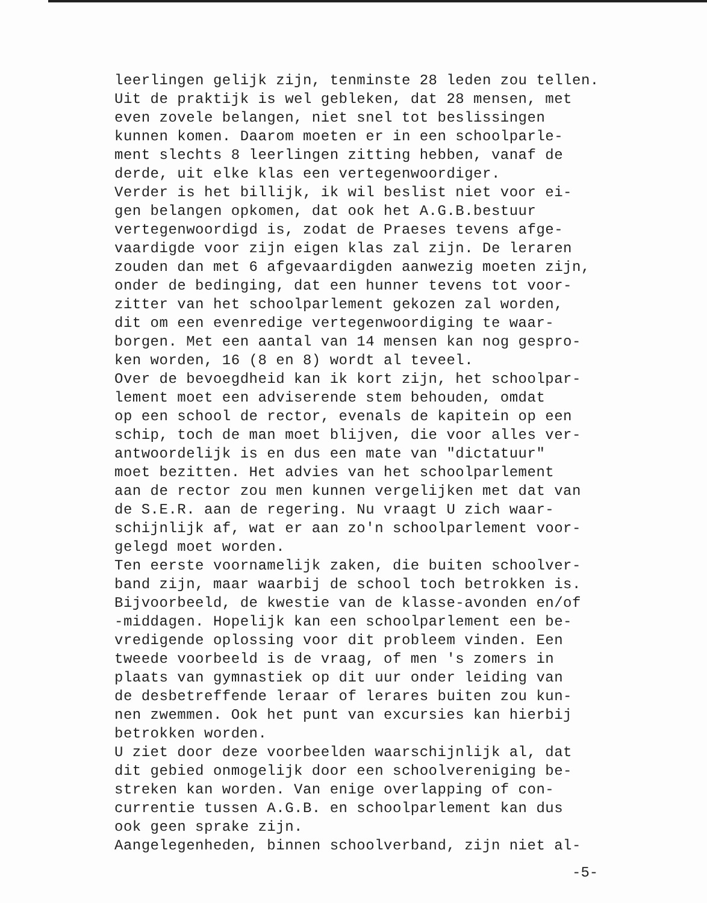leerlingen gelijk zijn, tenminste 28 leden zou tellen. Uit de praktijk is wel gebleken, dat 28 mensen, met even zovele belangen, niet snel tot beslissingen kunnen komen. Daarom moeten er in een schoolparle- ment slechts 8 leerlingen zitting hebben, vanaf de derde, uit elke klas een vertegenwoordiger. Verder is het billijk, ik wil beslist niet voor ei- gen belangen opkomen, dat ook het A.G.B.bestuur vertegenwoordigd is, zodat de Praeses tevens afge- vaardigde voor zijn eigen klas zal zijn. De leraren zouden dan met 6 afgevaardigden aanwezig moeten zijn, onder de bedinging, dat een hunner tevens tot voor- zitter van het schoolparlement gekozen zal worden, dit om een evenredige vertegenwoordiging te waar- borgen. Met een aantal van 14 mensen kan nog gespro- ken worden, 16 (8 en 8) wordt al teveel. Over de bevoegdheid kan ik kort zijn, het schoolpar- lement moet een adviserende stem behouden, omdat op een school de rector, evenals de kapitein op een schip, toch de man moet blijven, die voor alles ver- antwoordelijk is en dus een mate van "dictatuur" moet bezitten. Het advies van het schoolparlement aan de rector zou men kunnen vergelijken met dat van de S.E.R. aan de regering. Nu vraagt U zich waar- schijnlijk af, wat er aan zo'n schoolparlement voor- gelegd moet worden. Ten eerste voornamelijk zaken, die buiten schoolver- band zijn, maar waarbij de school toch betrokken is. Bijvoorbeeld, de kwestie van de klasse-avonden en/of -middagen. Hopelijk kan een schoolparlement een be- vredigende oplossing voor dit probleem vinden. Een tweede voorbeeld is de vraag, of men 's zomers in plaats van gymnastiek op dit uur onder leiding van de desbetreffende leraar of lerares buiten zou kun- nen zwemmen. Ook het punt van excursies kan hierbij betrokken worden. U ziet door deze voorbeelden waarschijnlijk al, dat dit gebied onmogelijk door een schoolvereniging be- streken kan worden. Van enige overlapping of con- currentie tussen A.G.B. en schoolparlement kan dus ook geen sprake zijn. Aangelegenheden, binnen schoolverband, zijn niet al-
-5-